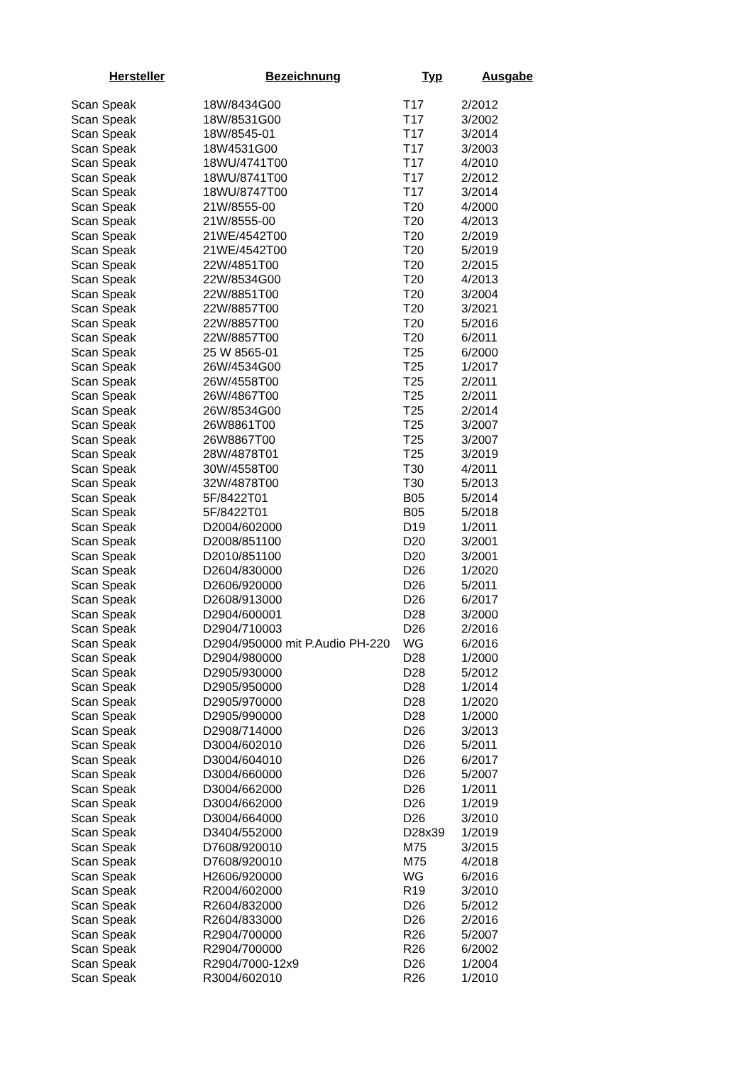| Hersteller | Bezeichnung | Typ | Ausgabe |
| --- | --- | --- | --- |
| Scan Speak | 18W/8434G00 | T17 | 2/2012 |
| Scan Speak | 18W/8531G00 | T17 | 3/2002 |
| Scan Speak | 18W/8545-01 | T17 | 3/2014 |
| Scan Speak | 18W4531G00 | T17 | 3/2003 |
| Scan Speak | 18WU/4741T00 | T17 | 4/2010 |
| Scan Speak | 18WU/8741T00 | T17 | 2/2012 |
| Scan Speak | 18WU/8747T00 | T17 | 3/2014 |
| Scan Speak | 21W/8555-00 | T20 | 4/2000 |
| Scan Speak | 21W/8555-00 | T20 | 4/2013 |
| Scan Speak | 21WE/4542T00 | T20 | 2/2019 |
| Scan Speak | 21WE/4542T00 | T20 | 5/2019 |
| Scan Speak | 22W/4851T00 | T20 | 2/2015 |
| Scan Speak | 22W/8534G00 | T20 | 4/2013 |
| Scan Speak | 22W/8851T00 | T20 | 3/2004 |
| Scan Speak | 22W/8857T00 | T20 | 3/2021 |
| Scan Speak | 22W/8857T00 | T20 | 5/2016 |
| Scan Speak | 22W/8857T00 | T20 | 6/2011 |
| Scan Speak | 25 W 8565-01 | T25 | 6/2000 |
| Scan Speak | 26W/4534G00 | T25 | 1/2017 |
| Scan Speak | 26W/4558T00 | T25 | 2/2011 |
| Scan Speak | 26W/4867T00 | T25 | 2/2011 |
| Scan Speak | 26W/8534G00 | T25 | 2/2014 |
| Scan Speak | 26W8861T00 | T25 | 3/2007 |
| Scan Speak | 26W8867T00 | T25 | 3/2007 |
| Scan Speak | 28W/4878T01 | T25 | 3/2019 |
| Scan Speak | 30W/4558T00 | T30 | 4/2011 |
| Scan Speak | 32W/4878T00 | T30 | 5/2013 |
| Scan Speak | 5F/8422T01 | B05 | 5/2014 |
| Scan Speak | 5F/8422T01 | B05 | 5/2018 |
| Scan Speak | D2004/602000 | D19 | 1/2011 |
| Scan Speak | D2008/851100 | D20 | 3/2001 |
| Scan Speak | D2010/851100 | D20 | 3/2001 |
| Scan Speak | D2604/830000 | D26 | 1/2020 |
| Scan Speak | D2606/920000 | D26 | 5/2011 |
| Scan Speak | D2608/913000 | D26 | 6/2017 |
| Scan Speak | D2904/600001 | D28 | 3/2000 |
| Scan Speak | D2904/710003 | D26 | 2/2016 |
| Scan Speak | D2904/950000 mit P.Audio PH-220 | WG | 6/2016 |
| Scan Speak | D2904/980000 | D28 | 1/2000 |
| Scan Speak | D2905/930000 | D28 | 5/2012 |
| Scan Speak | D2905/950000 | D28 | 1/2014 |
| Scan Speak | D2905/970000 | D28 | 1/2020 |
| Scan Speak | D2905/990000 | D28 | 1/2000 |
| Scan Speak | D2908/714000 | D26 | 3/2013 |
| Scan Speak | D3004/602010 | D26 | 5/2011 |
| Scan Speak | D3004/604010 | D26 | 6/2017 |
| Scan Speak | D3004/660000 | D26 | 5/2007 |
| Scan Speak | D3004/662000 | D26 | 1/2011 |
| Scan Speak | D3004/662000 | D26 | 1/2019 |
| Scan Speak | D3004/664000 | D26 | 3/2010 |
| Scan Speak | D3404/552000 | D28x39 | 1/2019 |
| Scan Speak | D7608/920010 | M75 | 3/2015 |
| Scan Speak | D7608/920010 | M75 | 4/2018 |
| Scan Speak | H2606/920000 | WG | 6/2016 |
| Scan Speak | R2004/602000 | R19 | 3/2010 |
| Scan Speak | R2604/832000 | D26 | 5/2012 |
| Scan Speak | R2604/833000 | D26 | 2/2016 |
| Scan Speak | R2904/700000 | R26 | 5/2007 |
| Scan Speak | R2904/700000 | R26 | 6/2002 |
| Scan Speak | R2904/7000-12x9 | D26 | 1/2004 |
| Scan Speak | R3004/602010 | R26 | 1/2010 |